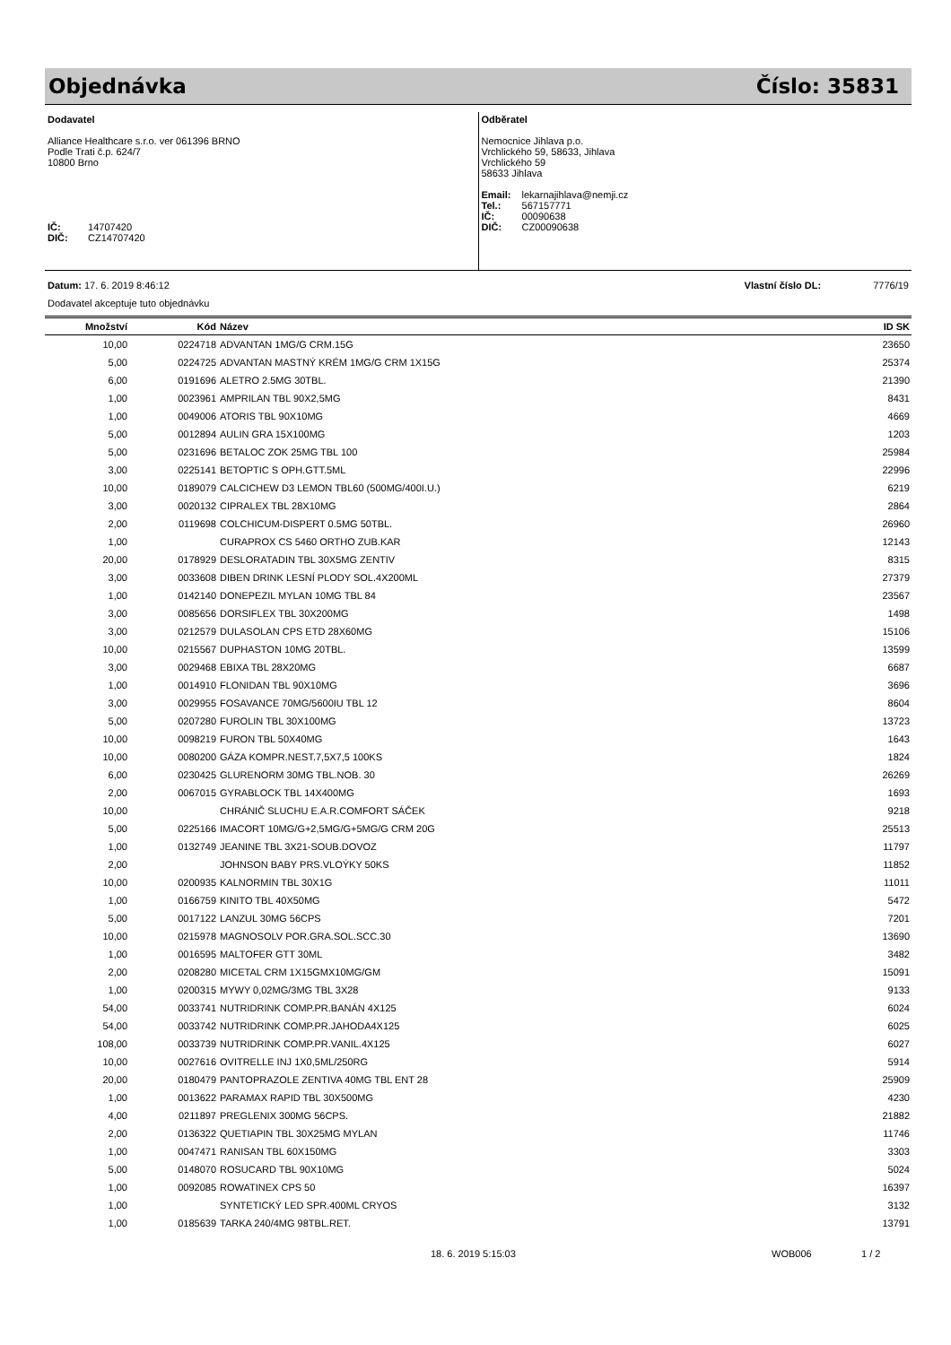Objednávka Číslo: 35831
Dodavatel
Alliance Healthcare s.r.o. ver 061396 BRNO
Podle Trati č.p. 624/7
10800 Brno
IČ: 14707420
DIČ: CZ14707420
Odběratel
Nemocnice Jihlava p.o.
Vrchlického 59, 58633, Jihlava
Vrchlického 59
58633 Jihlava
Email: lekarnajihlava@nemji.cz
Tel.: 567157771
IČ: 00090638
DIČ: CZ00090638
Datum: 17. 6. 2019 8:46:12 Vlastní číslo DL: 7776/19
Dodavatel akceptuje tuto objednávku
| Množství | Kód | Název | ID SK |
| --- | --- | --- | --- |
| 10,00 | 0224718 | ADVANTAN 1MG/G CRM.15G | 23650 |
| 5,00 | 0224725 | ADVANTAN MASTNÝ KRÉM 1MG/G CRM 1X15G | 25374 |
| 6,00 | 0191696 | ALETRO 2.5MG 30TBL. | 21390 |
| 1,00 | 0023961 | AMPRILAN TBL 90X2,5MG | 8431 |
| 1,00 | 0049006 | ATORIS TBL 90X10MG | 4669 |
| 5,00 | 0012894 | AULIN GRA 15X100MG | 1203 |
| 5,00 | 0231696 | BETALOC ZOK 25MG TBL 100 | 25984 |
| 3,00 | 0225141 | BETOPTIC S OPH.GTT.5ML | 22996 |
| 10,00 | 0189079 | CALCICHEW D3 LEMON TBL60 (500MG/400I.U.) | 6219 |
| 3,00 | 0020132 | CIPRALEX TBL 28X10MG | 2864 |
| 2,00 | 0119698 | COLCHICUM-DISPERT 0.5MG 50TBL. | 26960 |
| 1,00 | | CURAPROX CS 5460 ORTHO ZUB.KAR | 12143 |
| 20,00 | 0178929 | DESLORATADIN TBL 30X5MG ZENTIV | 8315 |
| 3,00 | 0033608 | DIBEN DRINK LESNÍ PLODY SOL.4X200ML | 27379 |
| 1,00 | 0142140 | DONEPEZIL MYLAN 10MG TBL 84 | 23567 |
| 3,00 | 0085656 | DORSIFLEX TBL 30X200MG | 1498 |
| 3,00 | 0212579 | DULASOLAN CPS ETD 28X60MG | 15106 |
| 10,00 | 0215567 | DUPHASTON 10MG 20TBL. | 13599 |
| 3,00 | 0029468 | EBIXA TBL 28X20MG | 6687 |
| 1,00 | 0014910 | FLONIDAN TBL 90X10MG | 3696 |
| 3,00 | 0029955 | FOSAVANCE 70MG/5600IU TBL 12 | 8604 |
| 5,00 | 0207280 | FUROLIN TBL 30X100MG | 13723 |
| 10,00 | 0098219 | FURON TBL 50X40MG | 1643 |
| 10,00 | 0080200 | GÁZA KOMPR.NEST.7,5X7,5 100KS | 1824 |
| 6,00 | 0230425 | GLURENORM 30MG TBL.NOB. 30 | 26269 |
| 2,00 | 0067015 | GYRABLOCK TBL 14X400MG | 1693 |
| 10,00 | | CHRÁNIČ SLUCHU E.A.R.COMFORT SÁČEK | 9218 |
| 5,00 | 0225166 | IMACORT 10MG/G+2,5MG/G+5MG/G CRM 20G | 25513 |
| 1,00 | 0132749 | JEANINE TBL 3X21-SOUB.DOVOZ | 11797 |
| 2,00 | | JOHNSON BABY PRS.VLOÝKY 50KS | 11852 |
| 10,00 | 0200935 | KALNORMIN TBL 30X1G | 11011 |
| 1,00 | 0166759 | KINITO TBL 40X50MG | 5472 |
| 5,00 | 0017122 | LANZUL 30MG 56CPS | 7201 |
| 10,00 | 0215978 | MAGNOSOLV POR.GRA.SOL.SCC.30 | 13690 |
| 1,00 | 0016595 | MALTOFER GTT 30ML | 3482 |
| 2,00 | 0208280 | MICETAL CRM 1X15GMX10MG/GM | 15091 |
| 1,00 | 0200315 | MYWY 0,02MG/3MG TBL 3X28 | 9133 |
| 54,00 | 0033741 | NUTRIDRINK COMP.PR.BANÁN 4X125 | 6024 |
| 54,00 | 0033742 | NUTRIDRINK COMP.PR.JAHODA4X125 | 6025 |
| 108,00 | 0033739 | NUTRIDRINK COMP.PR.VANIL.4X125 | 6027 |
| 10,00 | 0027616 | OVITRELLE INJ 1X0,5ML/250RG | 5914 |
| 20,00 | 0180479 | PANTOPRAZOLE ZENTIVA 40MG TBL ENT 28 | 25909 |
| 1,00 | 0013622 | PARAMAX RAPID TBL 30X500MG | 4230 |
| 4,00 | 0211897 | PREGLENIX 300MG 56CPS. | 21882 |
| 2,00 | 0136322 | QUETIAPIN TBL 30X25MG MYLAN | 11746 |
| 1,00 | 0047471 | RANISAN TBL 60X150MG | 3303 |
| 5,00 | 0148070 | ROSUCARD TBL 90X10MG | 5024 |
| 1,00 | 0092085 | ROWATINEX CPS 50 | 16397 |
| 1,00 | | SYNTETICKÝ LED SPR.400ML CRYOS | 3132 |
| 1,00 | 0185639 | TARKA 240/4MG 98TBL.RET. | 13791 |
18. 6. 2019 5:15:03 WOB006 1 / 2